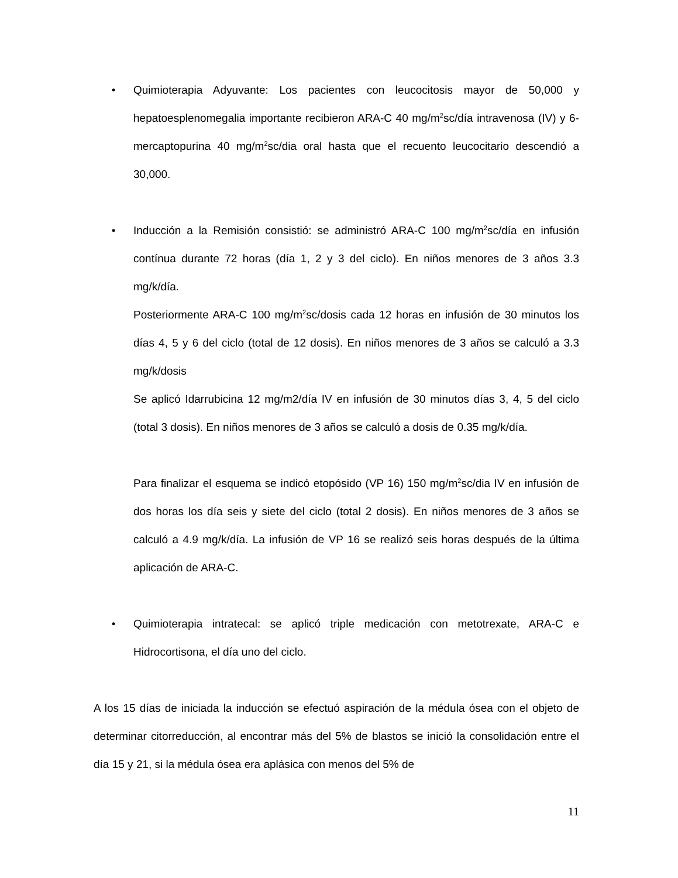• Quimioterapia Adyuvante: Los pacientes con leucocitosis mayor de 50,000 y hepatoesplenomegalia importante recibieron ARA-C 40 mg/m<sup>2</sup>sc/día intravenosa (IV) y 6-mercaptopurina 40 mg/m<sup>2</sup>sc/dia oral hasta que el recuento leucocitario descendió a 30,000.
• Inducción a la Remisión consistió: se administró ARA-C 100 mg/m<sup>2</sup>sc/día en infusión contínua durante 72 horas (día 1, 2 y 3 del ciclo). En niños menores de 3 años 3.3 mg/k/día.
Posteriormente ARA-C 100 mg/m<sup>2</sup>sc/dosis cada 12 horas en infusión de 30 minutos los días 4, 5 y 6 del ciclo (total de 12 dosis). En niños menores de 3 años se calculó a 3.3 mg/k/dosis
Se aplicó Idarrubicina 12 mg/m2/día IV en infusión de 30 minutos días 3, 4, 5 del ciclo (total 3 dosis). En niños menores de 3 años se calculó a dosis de 0.35 mg/k/día.
Para finalizar el esquema se indicó etopósido (VP 16) 150 mg/m<sup>2</sup>sc/dia IV en infusión de dos horas los día seis y siete del ciclo (total 2 dosis). En niños menores de 3 años se calculó a 4.9 mg/k/día. La infusión de VP 16 se realizó seis horas después de la última aplicación de ARA-C.
• Quimioterapia intratecal: se aplicó triple medicación con metotrexate, ARA-C e Hidrocortisona, el día uno del ciclo.
A los 15 días de iniciada la inducción se efectuó aspiración de la médula ósea con el objeto de determinar citorreducción, al encontrar más del 5% de blastos se inició la consolidación entre el día 15 y 21, si la médula ósea era aplásica con menos del 5% de
11